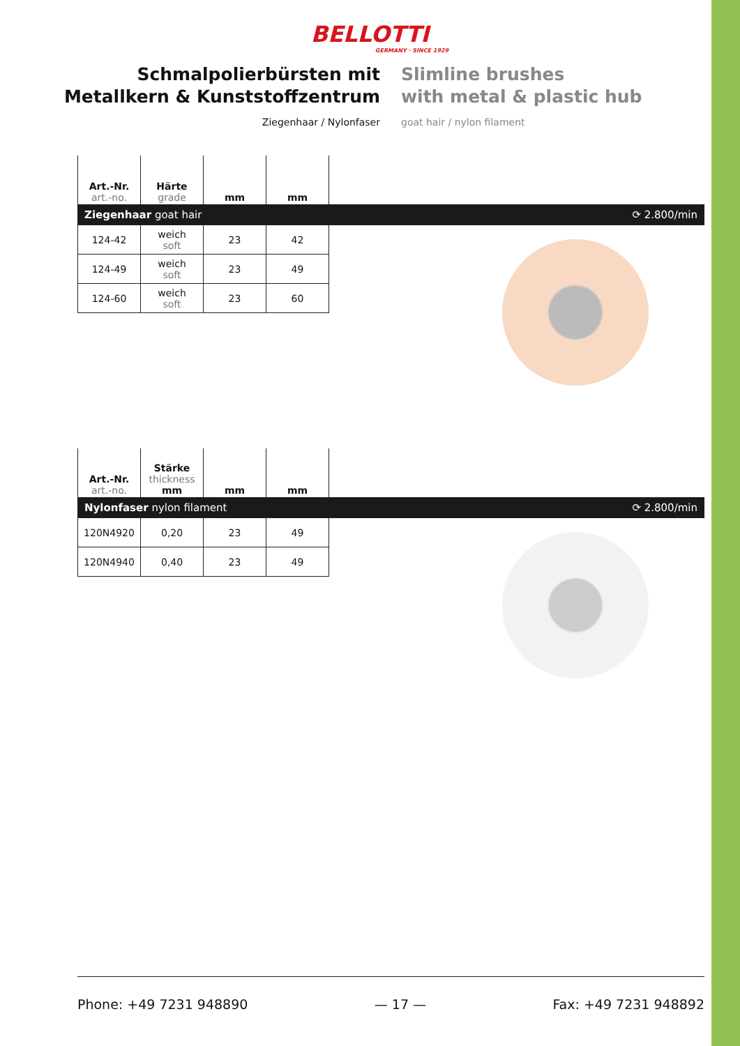BELLOTTI
GERMANY · SINCE 1929
Schmalpolierbürsten mit
Metallkern & Kunststoffzentrum
Ziegenhaar / Nylonfaser
Slimline brushes
with metal & plastic hub
goat hair / nylon filament
| Art.-Nr. art.-no. | Härte grade | mm | mm |
| --- | --- | --- | --- |
Ziegenhaar goat hair ⟳ 2.800/min
| 124-42 | weich soft | 23 | 42 |
| 124-49 | weich soft | 23 | 49 |
| 124-60 | weich soft | 23 | 60 |
| Art.-Nr. art.-no. | Stärke thickness mm | mm | mm |
| --- | --- | --- | --- |
Nylonfaser nylon filament ⟳ 2.800/min
| 120N4920 | 0,20 | 23 | 49 |
| 120N4940 | 0,40 | 23 | 49 |
Phone: +49 7231 948890 — 17 — Fax: +49 7231 948892